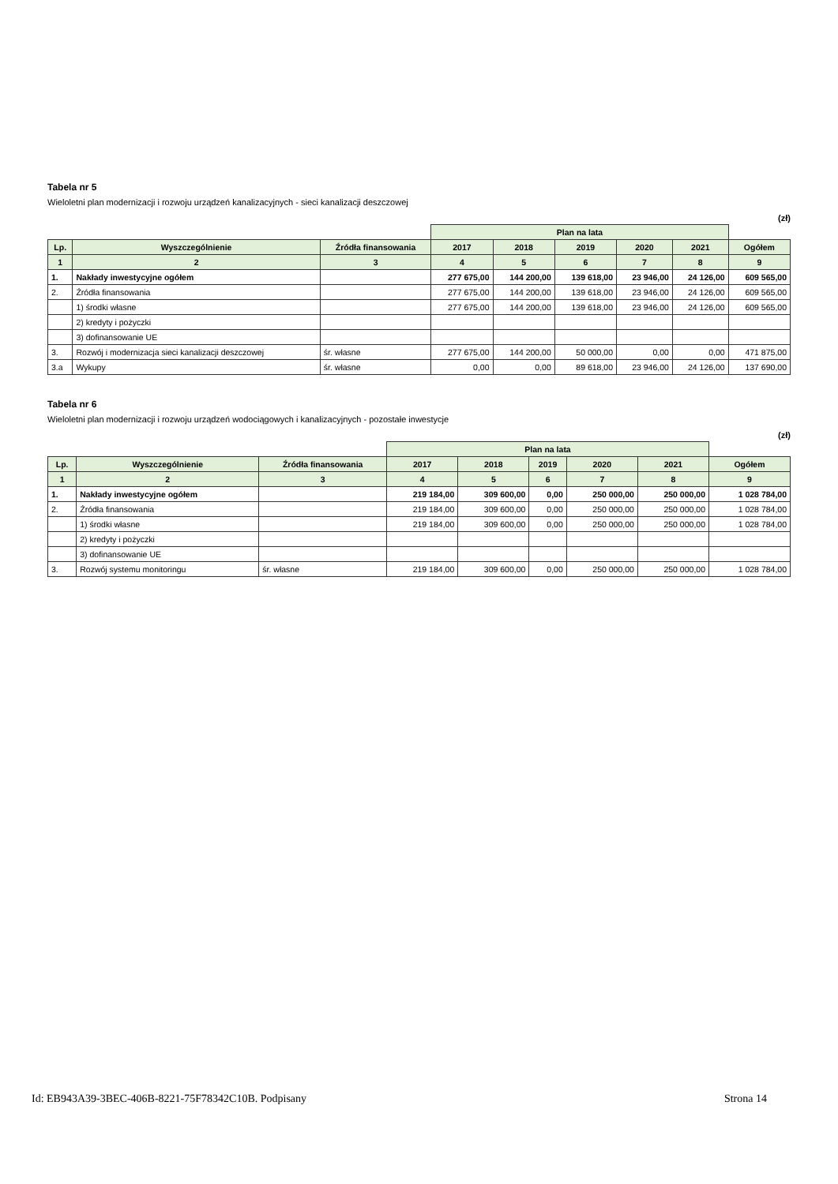Tabela nr 5
Wieloletni plan modernizacji i rozwoju urządzeń kanalizacyjnych - sieci kanalizacji deszczowej
(zł)
| | | | Plan na lata | | | | | |
| --- | --- | --- | --- | --- | --- | --- | --- | --- |
| Lp. | Wyszczególnienie | Źródła finansowania | 2017 | 2018 | 2019 | 2020 | 2021 | Ogółem |
| 1 | 2 | 3 | 4 | 5 | 6 | 7 | 8 | 9 |
| 1. | Nakłady inwestycyjne ogółem | | 277 675,00 | 144 200,00 | 139 618,00 | 23 946,00 | 24 126,00 | 609 565,00 |
| 2. | Źródła finansowania | | 277 675,00 | 144 200,00 | 139 618,00 | 23 946,00 | 24 126,00 | 609 565,00 |
| | 1) środki własne | | 277 675,00 | 144 200,00 | 139 618,00 | 23 946,00 | 24 126,00 | 609 565,00 |
| | 2) kredyty i pożyczki | | | | | | | |
| | 3) dofinansowanie UE | | | | | | | |
| 3. | Rozwój i modernizacja sieci kanalizacji deszczowej | śr. własne | 277 675,00 | 144 200,00 | 50 000,00 | 0,00 | 0,00 | 471 875,00 |
| 3.a | Wykupy | śr. własne | 0,00 | 0,00 | 89 618,00 | 23 946,00 | 24 126,00 | 137 690,00 |
Tabela nr 6
Wieloletni plan modernizacji i rozwoju urządzeń wodociągowych i kanalizacyjnych - pozostałe inwestycje
(zł)
| | | | Plan na lata | | | | | |
| --- | --- | --- | --- | --- | --- | --- | --- | --- |
| Lp. | Wyszczególnienie | Źródła finansowania | 2017 | 2018 | 2019 | 2020 | 2021 | Ogółem |
| 1 | 2 | 3 | 4 | 5 | 6 | 7 | 8 | 9 |
| 1. | Nakłady inwestycyjne ogółem | | 219 184,00 | 309 600,00 | 0,00 | 250 000,00 | 250 000,00 | 1 028 784,00 |
| 2. | Źródła finansowania | | 219 184,00 | 309 600,00 | 0,00 | 250 000,00 | 250 000,00 | 1 028 784,00 |
| | 1) środki własne | | 219 184,00 | 309 600,00 | 0,00 | 250 000,00 | 250 000,00 | 1 028 784,00 |
| | 2) kredyty i pożyczki | | | | | | | |
| | 3) dofinansowanie UE | | | | | | | |
| 3. | Rozwój systemu monitoringu | śr. własne | 219 184,00 | 309 600,00 | 0,00 | 250 000,00 | 250 000,00 | 1 028 784,00 |
Id: EB943A39-3BEC-406B-8221-75F78342C10B. Podpisany Strona 14